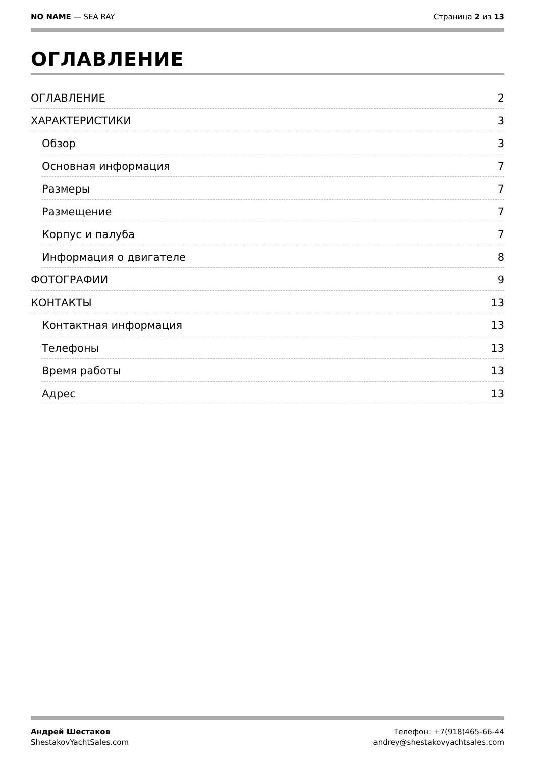NO NAME — SEA RAY Страница 2 из 13
ОГЛАВЛЕНИЕ
ОГЛАВЛЕНИЕ 2
ХАРАКТЕРИСТИКИ 3
Обзор 3
Основная информация 7
Размеры 7
Размещение 7
Корпус и палуба 7
Информация о двигателе 8
ФОТОГРАФИИ 9
КОНТАКТЫ 13
Контактная информация 13
Телефоны 13
Время работы 13
Адрес 13
Андрей Шестаков
ShestakovYachtSales.com
Телефон: +7(918)465-66-44
andrey@shestakovyachtsales.com